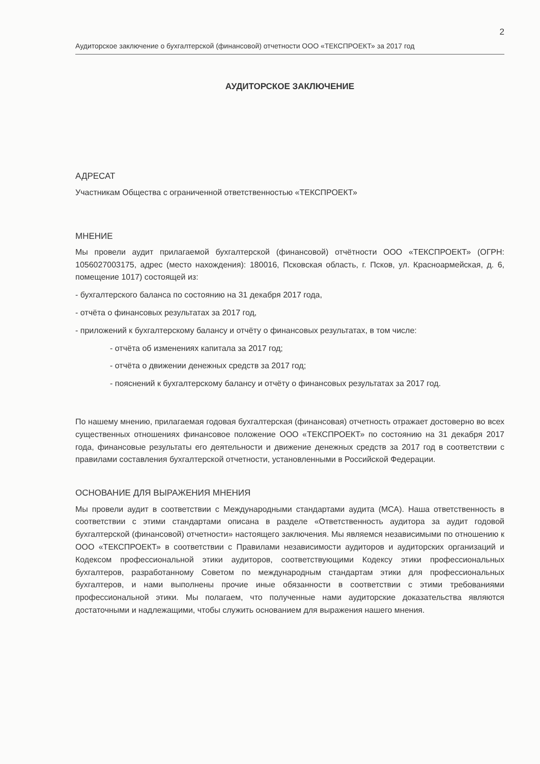2
Аудиторское заключение о бухгалтерской (финансовой) отчетности ООО «ТЕКСПРОЕКТ» за 2017 год
АУДИТОРСКОЕ ЗАКЛЮЧЕНИЕ
АДРЕСАТ
Участникам Общества с ограниченной ответственностью «ТЕКСПРОЕКТ»
МНЕНИЕ
Мы провели аудит прилагаемой бухгалтерской (финансовой) отчётности ООО «ТЕКСПРОЕКТ» (ОГРН: 1056027003175, адрес (место нахождения): 180016, Псковская область, г. Псков, ул. Красноармейская, д. 6, помещение 1017) состоящей из:
- бухгалтерского баланса по состоянию на 31 декабря 2017 года,
- отчёта о финансовых результатах за 2017 год,
- приложений к бухгалтерскому балансу и отчёту о финансовых результатах, в том числе:
- отчёта об изменениях капитала за 2017 год;
- отчёта о движении денежных средств за 2017 год;
- пояснений к бухгалтерскому балансу и отчёту о финансовых результатах за 2017 год.
По нашему мнению, прилагаемая годовая бухгалтерская (финансовая) отчетность отражает достоверно во всех существенных отношениях финансовое положение ООО «ТЕКСПРОЕКТ» по состоянию на 31 декабря 2017 года, финансовые результаты его деятельности и движение денежных средств за 2017 год в соответствии с правилами составления бухгалтерской отчетности, установленными в Российской Федерации.
ОСНОВАНИЕ ДЛЯ ВЫРАЖЕНИЯ МНЕНИЯ
Мы провели аудит в соответствии с Международными стандартами аудита (МСА). Наша ответственность в соответствии с этими стандартами описана в разделе «Ответственность аудитора за аудит годовой бухгалтерской (финансовой) отчетности» настоящего заключения. Мы являемся независимыми по отношению к ООО «ТЕКСПРОЕКТ» в соответствии с Правилами независимости аудиторов и аудиторских организаций и Кодексом профессиональной этики аудиторов, соответствующими Кодексу этики профессиональных бухгалтеров, разработанному Советом по международным стандартам этики для профессиональных бухгалтеров, и нами выполнены прочие иные обязанности в соответствии с этими требованиями профессиональной этики. Мы полагаем, что полученные нами аудиторские доказательства являются достаточными и надлежащими, чтобы служить основанием для выражения нашего мнения.